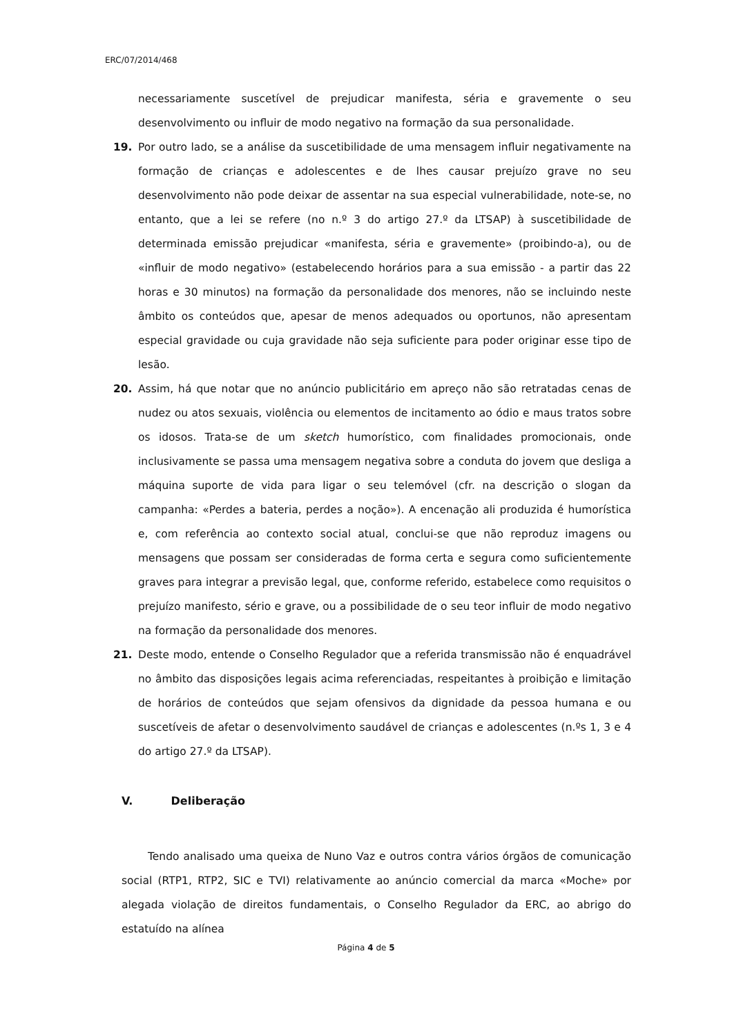ERC/07/2014/468
necessariamente suscetível de prejudicar manifesta, séria e gravemente o seu desenvolvimento ou influir de modo negativo na formação da sua personalidade.
19. Por outro lado, se a análise da suscetibilidade de uma mensagem influir negativamente na formação de crianças e adolescentes e de lhes causar prejuízo grave no seu desenvolvimento não pode deixar de assentar na sua especial vulnerabilidade, note-se, no entanto, que a lei se refere (no n.º 3 do artigo 27.º da LTSAP) à suscetibilidade de determinada emissão prejudicar «manifesta, séria e gravemente» (proibindo-a), ou de «influir de modo negativo» (estabelecendo horários para a sua emissão - a partir das 22 horas e 30 minutos) na formação da personalidade dos menores, não se incluindo neste âmbito os conteúdos que, apesar de menos adequados ou oportunos, não apresentam especial gravidade ou cuja gravidade não seja suficiente para poder originar esse tipo de lesão.
20. Assim, há que notar que no anúncio publicitário em apreço não são retratadas cenas de nudez ou atos sexuais, violência ou elementos de incitamento ao ódio e maus tratos sobre os idosos. Trata-se de um sketch humorístico, com finalidades promocionais, onde inclusivamente se passa uma mensagem negativa sobre a conduta do jovem que desliga a máquina suporte de vida para ligar o seu telemóvel (cfr. na descrição o slogan da campanha: «Perdes a bateria, perdes a noção»). A encenação ali produzida é humorística e, com referência ao contexto social atual, conclui-se que não reproduz imagens ou mensagens que possam ser consideradas de forma certa e segura como suficientemente graves para integrar a previsão legal, que, conforme referido, estabelece como requisitos o prejuízo manifesto, sério e grave, ou a possibilidade de o seu teor influir de modo negativo na formação da personalidade dos menores.
21. Deste modo, entende o Conselho Regulador que a referida transmissão não é enquadrável no âmbito das disposições legais acima referenciadas, respeitantes à proibição e limitação de horários de conteúdos que sejam ofensivos da dignidade da pessoa humana e ou suscetíveis de afetar o desenvolvimento saudável de crianças e adolescentes (n.ºs 1, 3 e 4 do artigo 27.º da LTSAP).
V. Deliberação
Tendo analisado uma queixa de Nuno Vaz e outros contra vários órgãos de comunicação social (RTP1, RTP2, SIC e TVI) relativamente ao anúncio comercial da marca «Moche» por alegada violação de direitos fundamentais, o Conselho Regulador da ERC, ao abrigo do estatuído na alínea
Página 4 de 5